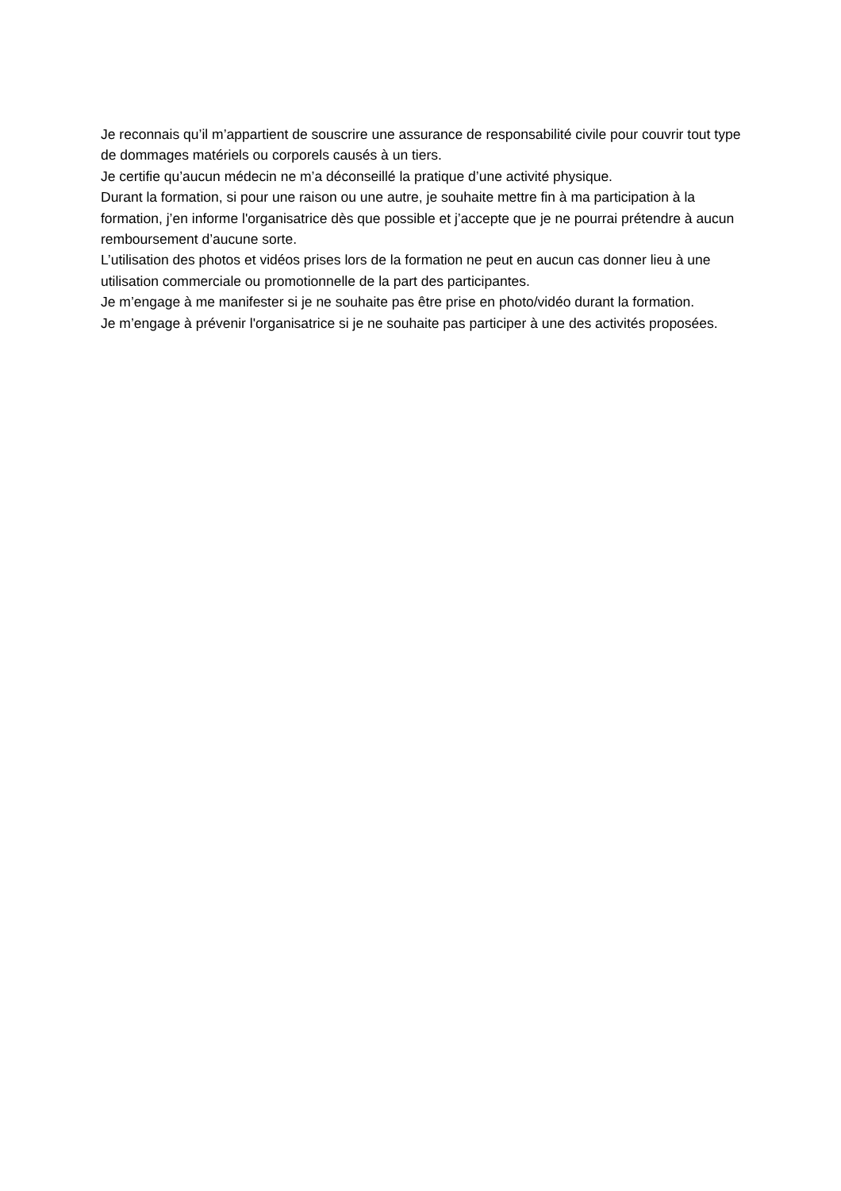Je reconnais qu’il m’appartient de souscrire une assurance de responsabilité civile pour couvrir tout type de dommages matériels ou corporels causés à un tiers.
Je certifie qu’aucun médecin ne m’a déconseillé la pratique d’une activité physique.
Durant la formation, si pour une raison ou une autre, je souhaite mettre fin à ma participation à la formation, j’en informe l'organisatrice dès que possible et j’accepte que je ne pourrai prétendre à aucun remboursement d’aucune sorte.
L’utilisation des photos et vidéos prises lors de la formation ne peut en aucun cas donner lieu à une utilisation commerciale ou promotionnelle de la part des participantes.
Je m’engage à me manifester si je ne souhaite pas être prise en photo/vidéo durant la formation.
Je m’engage à prévenir l'organisatrice si je ne souhaite pas participer à une des activités proposées.